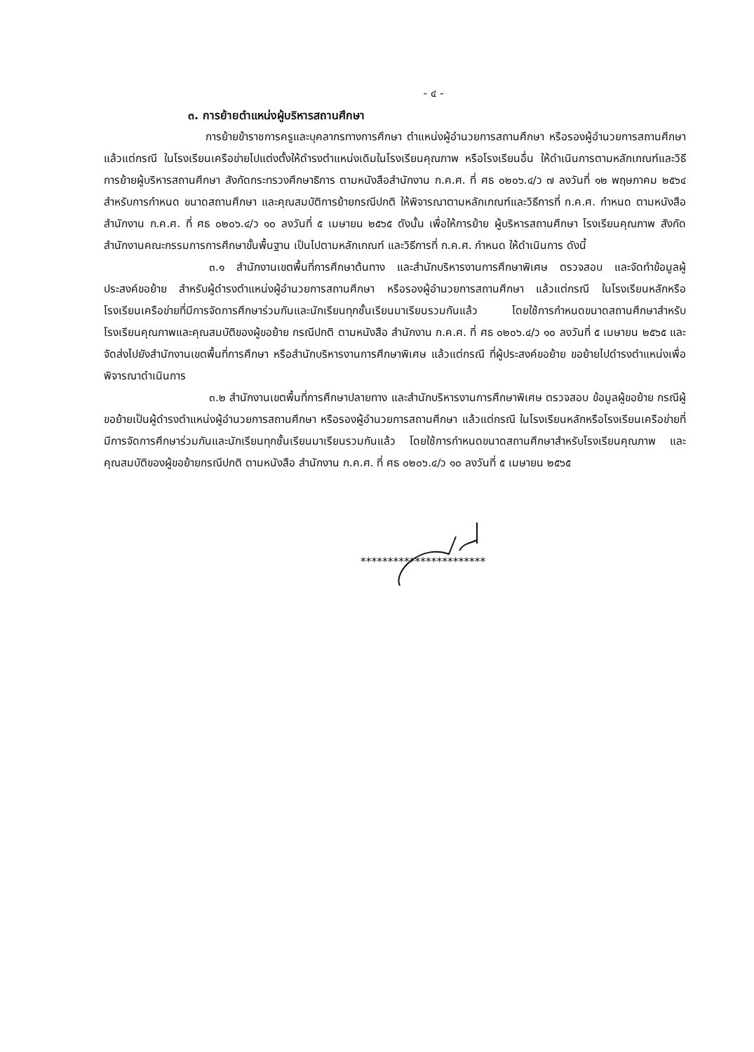- ๔ -
๓. การย้ายตำแหน่งผู้บริหารสถานศึกษา
การย้ายข้าราชการครูและบุคลากรทางการศึกษา ตำแหน่งผู้อำนวยการสถานศึกษา หรือรองผู้อำนวยการสถานศึกษา แล้วแต่กรณี ในโรงเรียนเครือข่ายไปแต่งตั้งให้ดำรงตำแหน่งเดิมในโรงเรียนคุณภาพ หรือโรงเรียนอื่น ให้ดำเนินการตามหลักเกณฑ์และวิธีการย้ายผู้บริหารสถานศึกษา สังกัดกระทรวงศึกษาธิการ ตามหนังสือสำนักงาน ก.ค.ศ. ที่ ศธ ๐๒๐๖.๔/ว ๗ ลงวันที่ ๑๒ พฤษภาคม ๒๕๖๔ สำหรับการกำหนด ขนาดสถานศึกษา และคุณสมบัติการย้ายกรณีปกติ ให้พิจารณาตามหลักเกณฑ์และวิธีการที่ ก.ค.ศ. กำหนด ตามหนังสือสำนักงาน ก.ค.ศ. ที่ ศธ ๐๒๐๖.๔/ว ๑๐ ลงวันที่ ๕ เมษายน ๒๕๖๕ ดังนั้น เพื่อให้การย้าย ผู้บริหารสถานศึกษา โรงเรียนคุณภาพ สังกัดสำนักงานคณะกรรมการการศึกษาขั้นพื้นฐาน เป็นไปตามหลักเกณฑ์ และวิธีการที่ ก.ค.ศ. กำหนด ให้ดำเนินการ ดังนี้
๓.๑ สำนักงานเขตพื้นที่การศึกษาต้นทาง และสำนักบริหารงานการศึกษาพิเศษ ตรวจสอบ และจัดทำข้อมูลผู้ประสงค์ขอย้าย สำหรับผู้ดำรงตำแหน่งผู้อำนวยการสถานศึกษา หรือรองผู้อำนวยการสถานศึกษา แล้วแต่กรณี ในโรงเรียนหลักหรือโรงเรียนเครือข่ายที่มีการจัดการศึกษาร่วมกันและนักเรียนทุกชั้นเรียนมาเรียนรวมกันแล้ว โดยใช้การกำหนดขนาดสถานศึกษาสำหรับโรงเรียนคุณภาพและคุณสมบัติของผู้ขอย้าย กรณีปกติ ตามหนังสือ สำนักงาน ก.ค.ศ. ที่ ศธ ๐๒๐๖.๔/ว ๑๐ ลงวันที่ ๕ เมษายน ๒๕๖๕ และจัดส่งไปยังสำนักงานเขตพื้นที่การศึกษา หรือสำนักบริหารงานการศึกษาพิเศษ แล้วแต่กรณี ที่ผู้ประสงค์ขอย้าย ขอย้ายไปดำรงตำแหน่งเพื่อพิจารณาดำเนินการ
๓.๒ สำนักงานเขตพื้นที่การศึกษาปลายทาง และสำนักบริหารงานการศึกษาพิเศษ ตรวจสอบ ข้อมูลผู้ขอย้าย กรณีผู้ขอย้ายเป็นผู้ดำรงตำแหน่งผู้อำนวยการสถานศึกษา หรือรองผู้อำนวยการสถานศึกษา แล้วแต่กรณี ในโรงเรียนหลักหรือโรงเรียนเครือข่ายที่มีการจัดการศึกษาร่วมกันและนักเรียนทุกชั้นเรียนมาเรียนรวมกันแล้ว โดยใช้การกำหนดขนาดสถานศึกษาสำหรับโรงเรียนคุณภาพ และคุณสมบัติของผู้ขอย้ายกรณีปกติ ตามหนังสือ สำนักงาน ก.ค.ศ. ที่ ศธ ๐๒๐๖.๔/ว ๑๐ ลงวันที่ ๕ เมษายน ๒๕๖๕
***********************